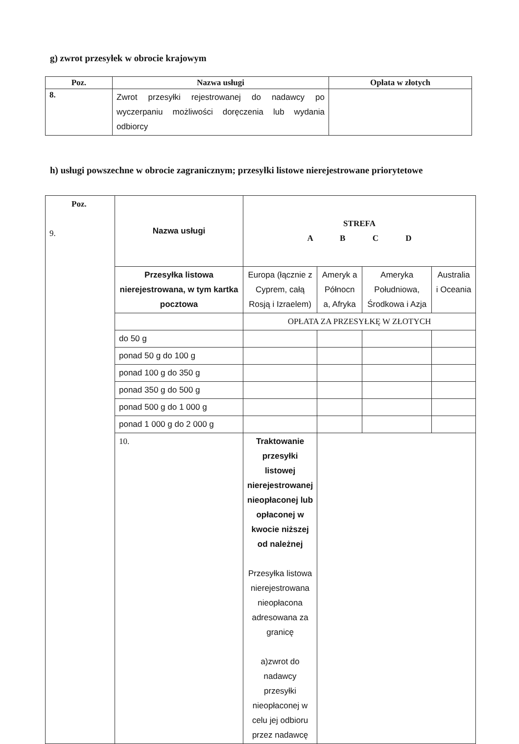g) zwrot przesyłek w obrocie krajowym
| Poz. | Nazwa usługi | Opłata w złotych |
| --- | --- | --- |
| 8. | Zwrot przesyłki rejestrowanej do nadawcy po wyczerpaniu możliwości doręczenia lub wydania odbiorcy | |
h) usługi powszechne w obrocie zagranicznym; przesyłki listowe nierejestrowane priorytetowe
| Poz. 9. | Nazwa usługi | STREFA A B C D | | | |
| | Przesyłka listowa nierejestrowana, w tym kartka pocztowa | Europa (łącznie z Cyprem, całą Rosją i Izraelem) | Ameryk a Północn a, Afryka | Ameryka Południowa, Środkowa i Azja | Australia i Oceania |
| | | OPŁATA ZA PRZESYŁKĘ W ZŁOTYCH | | | |
| | do 50 g | | | | |
| | ponad 50 g do 100 g | | | | |
| | ponad 100 g do 350 g | | | | |
| | ponad 350 g do 500 g | | | | |
| | ponad 500 g do 1 000 g | | | | |
| | ponad 1 000 g do 2 000 g | | | | |
| | 10. | Traktowanie przesyłki listowej nierejestrowanej nieopłaconej lub opłaconej w kwocie niższej od należnej Przesyłka listowa nierejestrowana nieopłacona adresowana za granicę a)zwrot do nadawcy przesyłki nieopłaconej w celu jej odbioru przez nadawcę | | | |